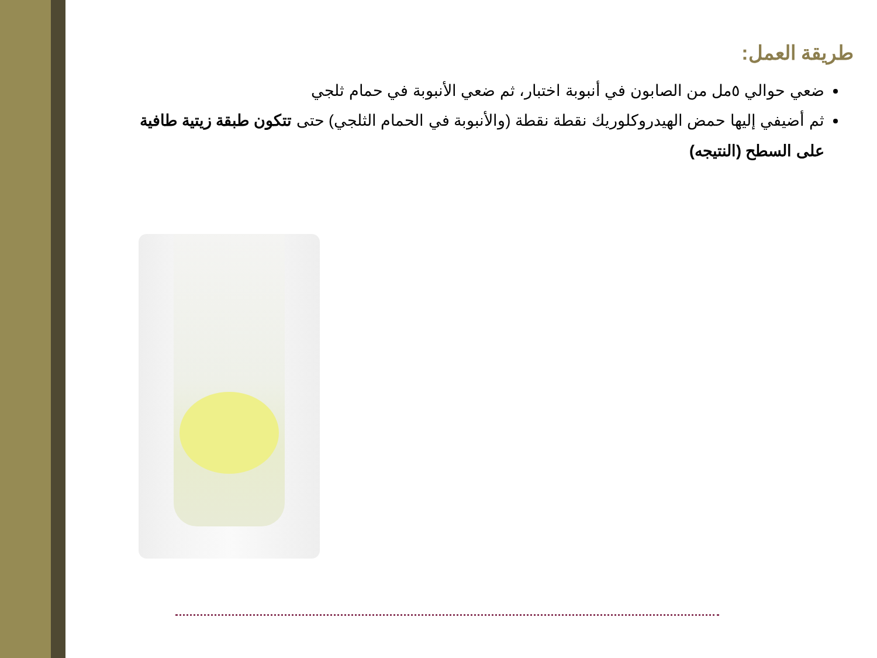طريقة العمل:
ضعي حوالي ٥مل من الصابون في أنبوبة اختبار، ثم ضعي الأنبوبة في حمام ثلجي
ثم أضيفي إليها حمض الهيدروكلوريك نقطة نقطة (والأنبوبة في الحمام الثلجي) حتى تتكون طبقة زيتية طافية على السطح (النتيجه)